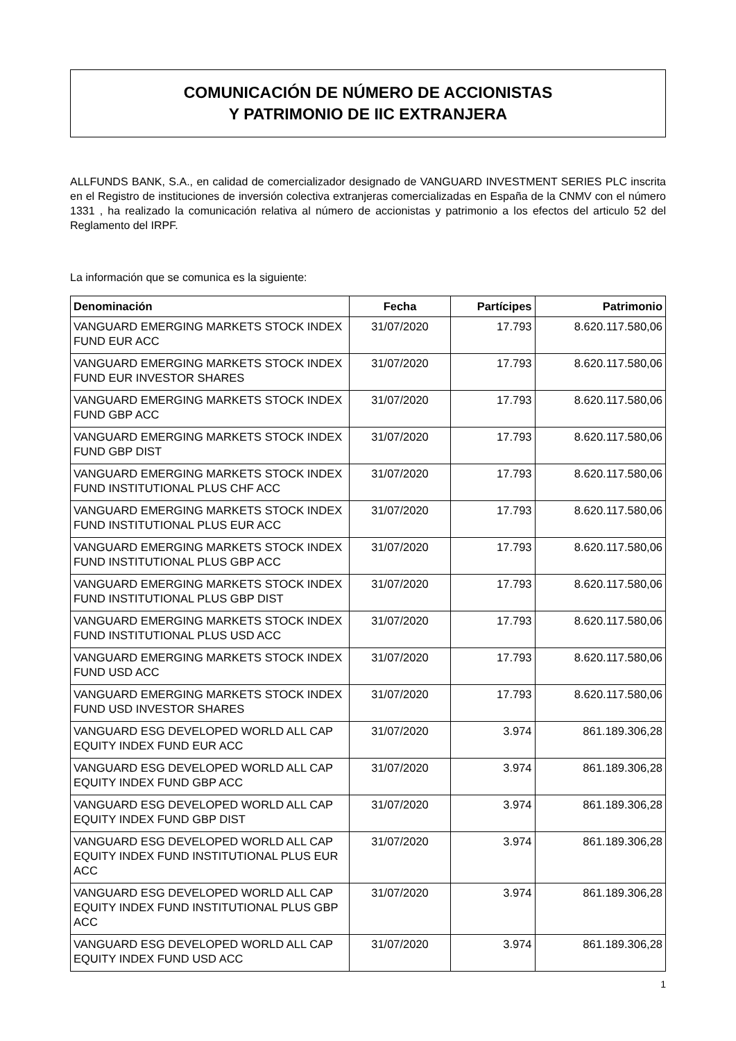COMUNICACIÓN DE NÚMERO DE ACCIONISTAS
Y PATRIMONIO DE IIC EXTRANJERA
ALLFUNDS BANK, S.A., en calidad de comercializador designado de VANGUARD INVESTMENT SERIES PLC inscrita en el Registro de instituciones de inversión colectiva extranjeras comercializadas en España de la CNMV con el número 1331 , ha realizado la comunicación relativa al número de accionistas y patrimonio a los efectos del articulo 52 del Reglamento del IRPF.
La información que se comunica es la siguiente:
| Denominación | Fecha | Partícipes | Patrimonio |
| --- | --- | --- | --- |
| VANGUARD EMERGING MARKETS STOCK INDEX FUND EUR ACC | 31/07/2020 | 17.793 | 8.620.117.580,06 |
| VANGUARD EMERGING MARKETS STOCK INDEX FUND EUR INVESTOR SHARES | 31/07/2020 | 17.793 | 8.620.117.580,06 |
| VANGUARD EMERGING MARKETS STOCK INDEX FUND GBP ACC | 31/07/2020 | 17.793 | 8.620.117.580,06 |
| VANGUARD EMERGING MARKETS STOCK INDEX FUND GBP DIST | 31/07/2020 | 17.793 | 8.620.117.580,06 |
| VANGUARD EMERGING MARKETS STOCK INDEX FUND INSTITUTIONAL PLUS CHF ACC | 31/07/2020 | 17.793 | 8.620.117.580,06 |
| VANGUARD EMERGING MARKETS STOCK INDEX FUND INSTITUTIONAL PLUS EUR ACC | 31/07/2020 | 17.793 | 8.620.117.580,06 |
| VANGUARD EMERGING MARKETS STOCK INDEX FUND INSTITUTIONAL PLUS GBP ACC | 31/07/2020 | 17.793 | 8.620.117.580,06 |
| VANGUARD EMERGING MARKETS STOCK INDEX FUND INSTITUTIONAL PLUS GBP DIST | 31/07/2020 | 17.793 | 8.620.117.580,06 |
| VANGUARD EMERGING MARKETS STOCK INDEX FUND INSTITUTIONAL PLUS USD ACC | 31/07/2020 | 17.793 | 8.620.117.580,06 |
| VANGUARD EMERGING MARKETS STOCK INDEX FUND USD ACC | 31/07/2020 | 17.793 | 8.620.117.580,06 |
| VANGUARD EMERGING MARKETS STOCK INDEX FUND USD INVESTOR SHARES | 31/07/2020 | 17.793 | 8.620.117.580,06 |
| VANGUARD ESG DEVELOPED WORLD ALL CAP EQUITY INDEX FUND EUR ACC | 31/07/2020 | 3.974 | 861.189.306,28 |
| VANGUARD ESG DEVELOPED WORLD ALL CAP EQUITY INDEX FUND GBP ACC | 31/07/2020 | 3.974 | 861.189.306,28 |
| VANGUARD ESG DEVELOPED WORLD ALL CAP EQUITY INDEX FUND GBP DIST | 31/07/2020 | 3.974 | 861.189.306,28 |
| VANGUARD ESG DEVELOPED WORLD ALL CAP EQUITY INDEX FUND INSTITUTIONAL PLUS EUR ACC | 31/07/2020 | 3.974 | 861.189.306,28 |
| VANGUARD ESG DEVELOPED WORLD ALL CAP EQUITY INDEX FUND INSTITUTIONAL PLUS GBP ACC | 31/07/2020 | 3.974 | 861.189.306,28 |
| VANGUARD ESG DEVELOPED WORLD ALL CAP EQUITY INDEX FUND USD ACC | 31/07/2020 | 3.974 | 861.189.306,28 |
1